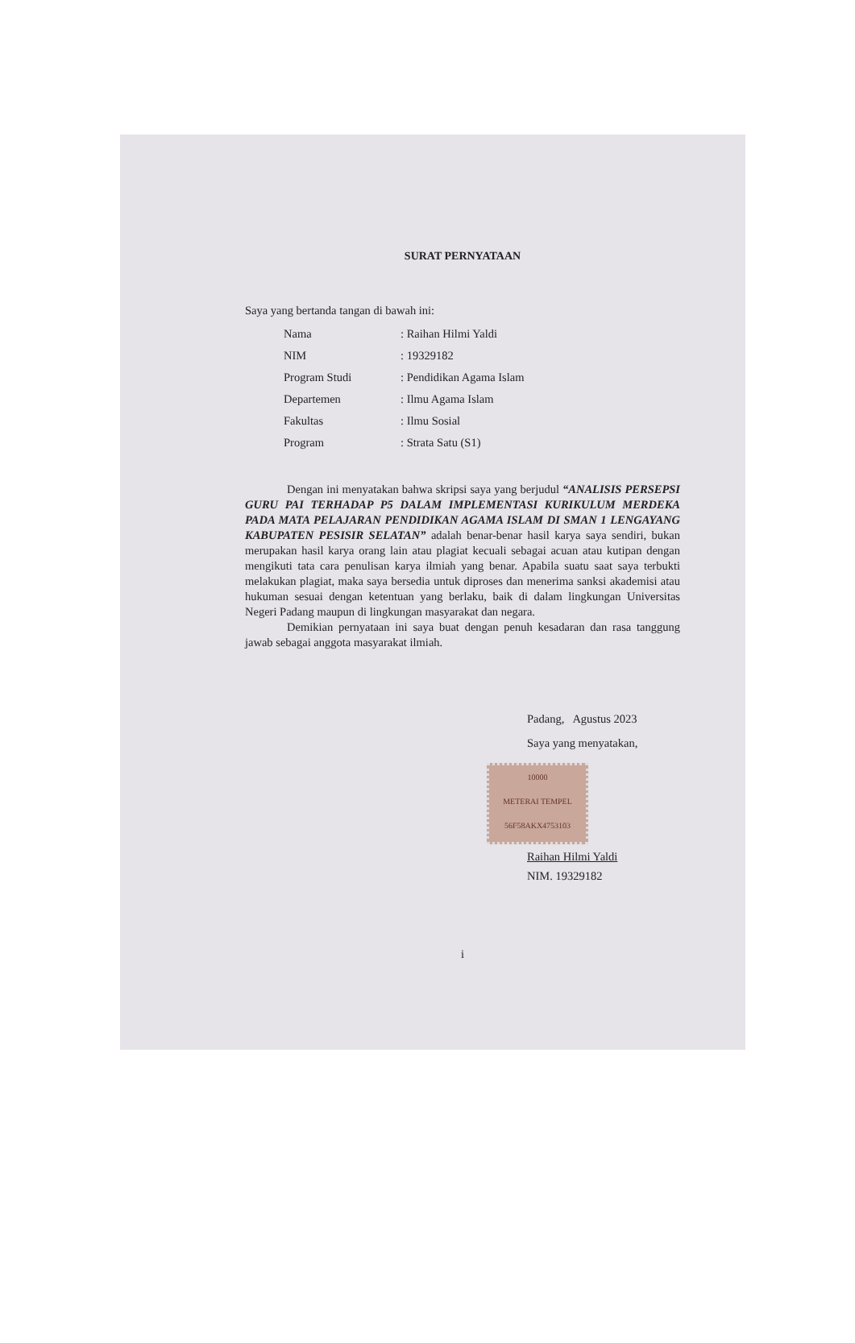SURAT PERNYATAAN
Saya yang bertanda tangan di bawah ini:
| Nama | : Raihan Hilmi Yaldi |
| NIM | : 19329182 |
| Program Studi | : Pendidikan Agama Islam |
| Departemen | : Ilmu Agama Islam |
| Fakultas | : Ilmu Sosial |
| Program | : Strata Satu (S1) |
Dengan ini menyatakan bahwa skripsi saya yang berjudul “ANALISIS PERSEPSI GURU PAI TERHADAP P5 DALAM IMPLEMENTASI KURIKULUM MERDEKA PADA MATA PELAJARAN PENDIDIKAN AGAMA ISLAM DI SMAN 1 LENGAYANG KABUPATEN PESISIR SELATAN” adalah benar-benar hasil karya saya sendiri, bukan merupakan hasil karya orang lain atau plagiat kecuali sebagai acuan atau kutipan dengan mengikuti tata cara penulisan karya ilmiah yang benar. Apabila suatu saat saya terbukti melakukan plagiat, maka saya bersedia untuk diproses dan menerima sanksi akademisi atau hukuman sesuai dengan ketentuan yang berlaku, baik di dalam lingkungan Universitas Negeri Padang maupun di lingkungan masyarakat dan negara.
Demikian pernyataan ini saya buat dengan penuh kesadaran dan rasa tanggung jawab sebagai anggota masyarakat ilmiah.
Padang, Agustus 2023
Saya yang menyatakan,
10000
METERAI TEMPEL
56F58AKX4753103
Raihan Hilmi Yaldi
NIM. 19329182
i